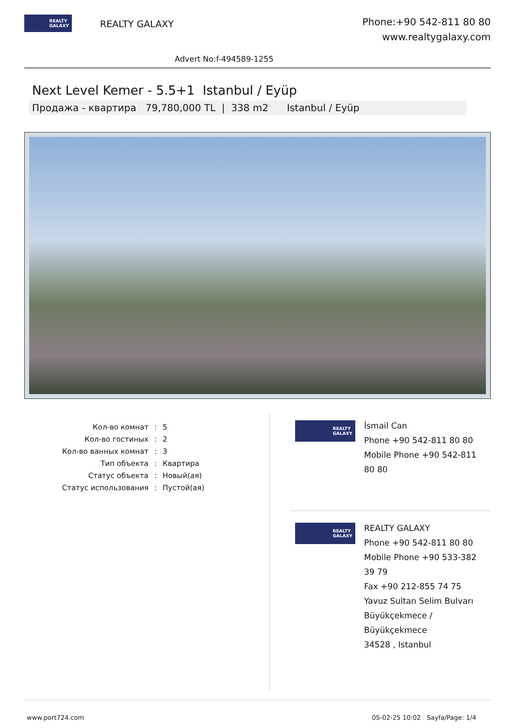REALTY
GALAXY
REALTY GALAXY
Phone:+90 542-811 80 80
www.realtygalaxy.com
Advert No:f-494589-1255
Next Level Kemer - 5.5+1 Istanbul / Eyüp
Продажа - квартира 79,780,000 TL | 338 m2 Istanbul / Eyüp
| Кол-во комнат | : | 5 |
| Кол-во гостиных | : | 2 |
| Кол-во ванных комнат | : | 3 |
| Тип объекта | : | Квартира |
| Статус объекта | : | Новый(ая) |
| Статус использования | : | Пустой(ая) |
REALTY
GALAXY
İsmail Can
Phone +90 542-811 80 80
Mobile Phone +90 542-811
80 80
REALTY
GALAXY
REALTY GALAXY
Phone +90 542-811 80 80
Mobile Phone +90 533-382
39 79
Fax +90 212-855 74 75
Yavuz Sultan Selim Bulvarı
Büyükçekmece /
Büyükçekmece
34528 , Istanbul
www.port724.com 05-02-25 10:02 Sayfa/Page: 1/4